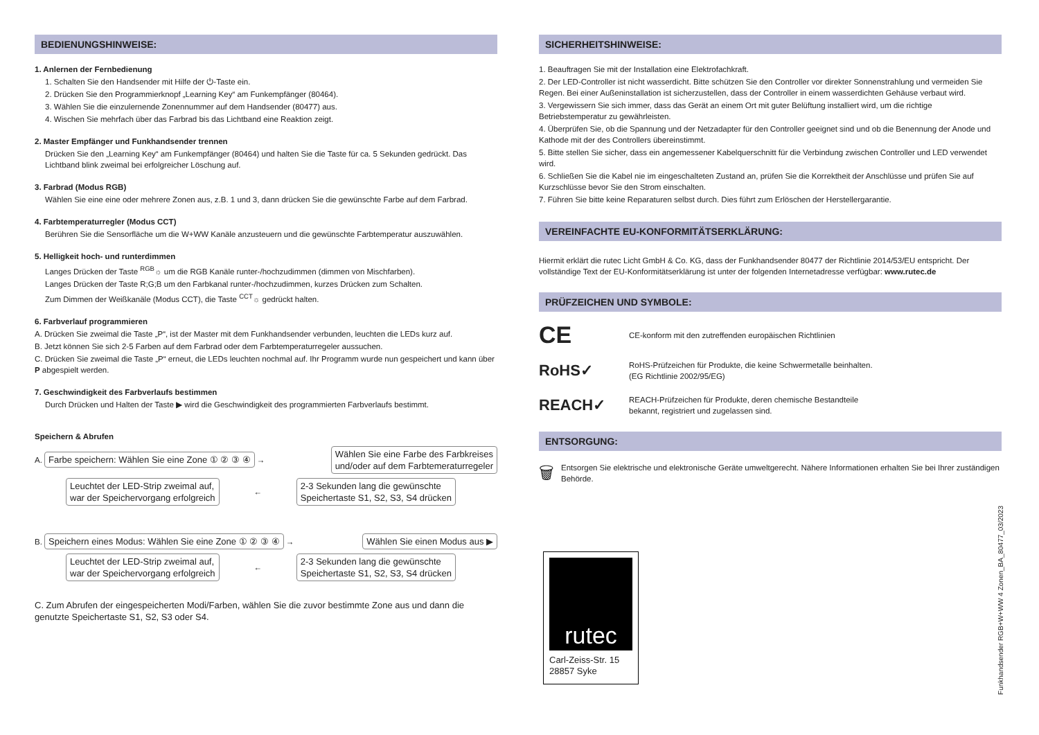BEDIENUNGSHINWEISE:
1. Anlernen der Fernbedienung
1. Schalten Sie den Handsender mit Hilfe der ⏻-Taste ein.
2. Drücken Sie den Programmierknopf „Learning Key“ am Funkempfänger (80464).
3. Wählen Sie die einzulernende Zonennummer auf dem Handsender (80477) aus.
4. Wischen Sie mehrfach über das Farbrad bis das Lichtband eine Reaktion zeigt.
2. Master Empfänger und Funkhandsender trennen
Drücken Sie den „Learning Key“ am Funkempfänger (80464) und halten Sie die Taste für ca. 5 Sekunden gedrückt. Das Lichtband blink zweimal bei erfolgreicher Löschung auf.
3. Farbrad (Modus RGB)
Wählen Sie eine eine oder mehrere Zonen aus, z.B. 1 und 3, dann drücken Sie die gewünschte Farbe auf dem Farbrad.
4. Farbtemperaturregler (Modus CCT)
Berühren Sie die Sensorfläche um die W+WW Kanäle anzusteuern und die gewünschte Farbtemperatur auszuwählen.
5. Helligkeit hoch- und runterdimmen
Langes Drücken der Taste <sup>RGB</sup>☼ um die RGB Kanäle runter-/hochzudimmen (dimmen von Mischfarben).
Langes Drücken der Taste R;G;B um den Farbkanal runter-/hochzudimmen, kurzes Drücken zum Schalten.
Zum Dimmen der Weißkanäle (Modus CCT), die Taste <sup>CCT</sup>☼ gedrückt halten.
6. Farbverlauf programmieren
A. Drücken Sie zweimal die Taste „P“, ist der Master mit dem Funkhandsender verbunden, leuchten die LEDs kurz auf.
B. Jetzt können Sie sich 2-5 Farben auf dem Farbrad oder dem Farbtemperaturregeler aussuchen.
C. Drücken Sie zweimal die Taste „P“ erneut, die LEDs leuchten nochmal auf. Ihr Programm wurde nun gespeichert und kann über P abgespielt werden.
7. Geschwindigkeit des Farbverlaufs bestimmen
Durch Drücken und Halten der Taste ▶ wird die Geschwindigkeit des programmierten Farbverlaufs bestimmt.
Speichern & Abrufen
A. Farbe speichern: Wählen Sie eine Zone ① ② ③ ④ → Wählen Sie eine Farbe des Farbkreises
und/oder auf dem Farbtemeraturregeler
Leuchtet der LED-Strip zweimal auf,
war der Speichervorgang erfolgreich ← 2-3 Sekunden lang die gewünschte
Speichertaste S1, S2, S3, S4 drücken
B. Speichern eines Modus: Wählen Sie eine Zone ① ② ③ ④ → Wählen Sie einen Modus aus ▶
Leuchtet der LED-Strip zweimal auf,
war der Speichervorgang erfolgreich ← 2-3 Sekunden lang die gewünschte
Speichertaste S1, S2, S3, S4 drücken
C. Zum Abrufen der eingespeicherten Modi/Farben, wählen Sie die zuvor bestimmte Zone aus und dann die genutzte Speichertaste S1, S2, S3 oder S4.
SICHERHEITSHINWEISE:
1. Beauftragen Sie mit der Installation eine Elektrofachkraft.
2. Der LED-Controller ist nicht wasserdicht. Bitte schützen Sie den Controller vor direkter Sonnenstrahlung und vermeiden Sie Regen. Bei einer Außeninstallation ist sicherzustellen, dass der Controller in einem wasserdichten Gehäuse verbaut wird.
3. Vergewissern Sie sich immer, dass das Gerät an einem Ort mit guter Belüftung installiert wird, um die richtige Betriebstemperatur zu gewährleisten.
4. Überprüfen Sie, ob die Spannung und der Netzadapter für den Controller geeignet sind und ob die Benennung der Anode und Kathode mit der des Controllers übereinstimmt.
5. Bitte stellen Sie sicher, dass ein angemessener Kabelquerschnitt für die Verbindung zwischen Controller und LED verwendet wird.
6. Schließen Sie die Kabel nie im eingeschalteten Zustand an, prüfen Sie die Korrektheit der Anschlüsse und prüfen Sie auf Kurzschlüsse bevor Sie den Strom einschalten.
7. Führen Sie bitte keine Reparaturen selbst durch. Dies führt zum Erlöschen der Herstellergarantie.
VEREINFACHTE EU-KONFORMITÄTSERKLÄRUNG:
Hiermit erklärt die rutec Licht GmbH & Co. KG, dass der Funkhandsender 80477 der Richtlinie 2014/53/EU entspricht. Der vollständige Text der EU-Konformitätserklärung ist unter der folgenden Internetadresse verfügbar: www.rutec.de
PRÜFZEICHEN UND SYMBOLE:
CE
CE-konform mit den zutreffenden europäischen Richtlinien
RoHS✓
RoHS-Prüfzeichen für Produkte, die keine Schwermetalle beinhalten.
(EG Richtlinie 2002/95/EG)
REACH✓
REACH-Prüfzeichen für Produkte, deren chemische Bestandteile
bekannt, registriert und zugelassen sind.
ENTSORGUNG:
🗑
Entsorgen Sie elektrische und elektronische Geräte umweltgerecht. Nähere Informationen erhalten Sie bei Ihrer zuständigen Behörde.
rutec
Carl-Zeiss-Str. 15
28857 Syke
Funkhandsender RGB+W+WW 4 Zonen_BA_80477_03/2023